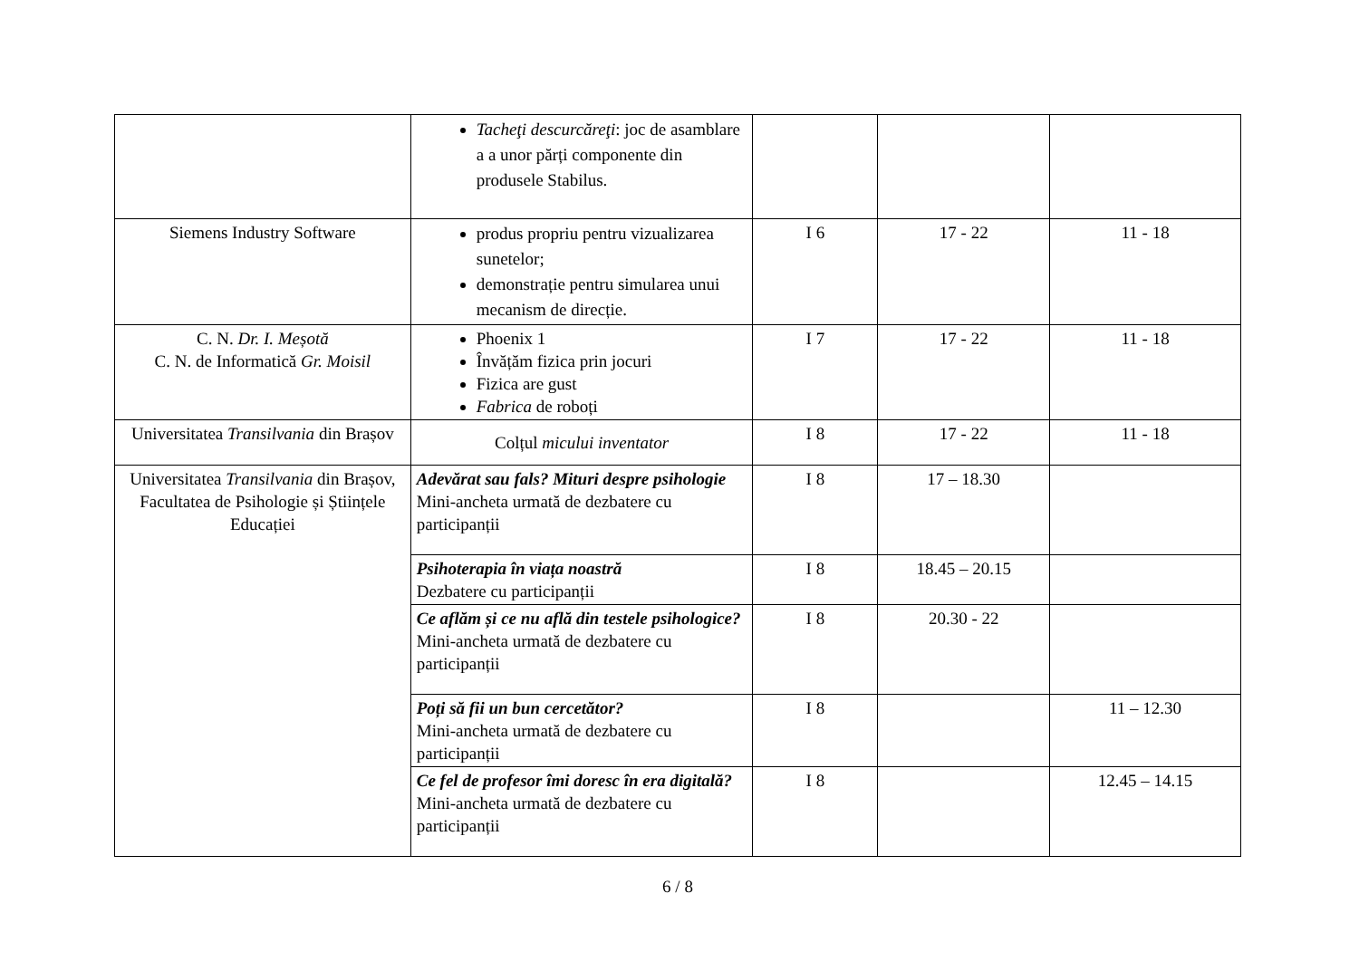| | Tacheţi descurcăreţi : joc de asamblare a a unor părți componente din produsele Stabilus. | | | |
| Siemens Industry Software | produs propriu pentru vizualizarea sunetelor; demonstrație pentru simularea unui mecanism de direcție. | I 6 | 17 - 22 | 11 - 18 |
| C. N. Dr. I. Meșotă C. N. de Informatică Gr. Moisil | Phoenix 1 Învățăm fizica prin jocuri Fizica are gust Fabrica de roboți | I 7 | 17 - 22 | 11 - 18 |
| Universitatea Transilvania din Brașov | Colțul micului inventator | I 8 | 17 - 22 | 11 - 18 |
| Universitatea Transilvania din Brașov, Facultatea de Psihologie și Științele Educației | Adevărat sau fals? Mituri despre psihologie Mini-ancheta urmată de dezbatere cu participanții | I 8 | 17 – 18.30 | |
| | Psihoterapia în viața noastră Dezbatere cu participanții | I 8 | 18.45 – 20.15 | |
| | Ce aflăm și ce nu află din testele psihologice? Mini-ancheta urmată de dezbatere cu participanții | I 8 | 20.30 - 22 | |
| | Poți să fii un bun cercetător? Mini-ancheta urmată de dezbatere cu participanții | I 8 | | 11 – 12.30 |
| | Ce fel de profesor îmi doresc în era digitală? Mini-ancheta urmată de dezbatere cu participanții | I 8 | | 12.45 – 14.15 |
6 / 8